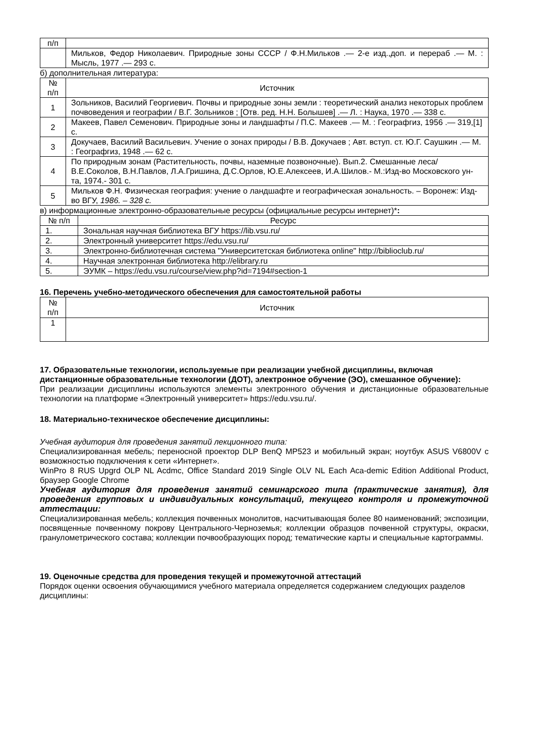| п/п | |
| | Мильков, Федор Николаевич. Природные зоны СССР / Ф.Н.Мильков .— 2-е изд.,доп. и перераб .— М. : Мысль, 1977 .— 293 с. |
б) дополнительная литература:
| № п/п | Источник |
| --- | --- |
| 1 | Зольников, Василий Георгиевич. Почвы и природные зоны земли : теоретический анализ некоторых проблем почвоведения и географии / В.Г. Зольников ; [Отв. ред. Н.Н. Болышев] .— Л. : Наука, 1970 .— 338 с. |
| 2 | Макеев, Павел Семенович. Природные зоны и ландшафты / П.С. Макеев .— М. : Географгиз, 1956 .— 319,[1] с. |
| 3 | Докучаев, Василий Васильевич. Учение о зонах природы / В.В. Докучаев ; Авт. вступ. ст. Ю.Г. Саушкин .— М. : Географгиз, 1948 .— 62 с. |
| 4 | По природным зонам (Растительность, почвы, наземные позвоночные). Вып.2. Смешанные леса/ В.Е.Соколов, В.Н.Павлов, Л.А.Гришина, Д.С.Орлов, Ю.Е.Алексеев, И.А.Шилов.- М.:Изд-во Московского ун-та, 1974.- 301 с. |
| 5 | Мильков Ф.Н. Физическая география: учение о ландшафте и географическая зональность. – Воронеж: Изд-во ВГУ, 1986. – 328 с. |
в) информационные электронно-образовательные ресурсы (официальные ресурсы интернет)*:
| № п/п | Ресурс |
| --- | --- |
| 1. | Зональная научная библиотека ВГУ https://lib.vsu.ru/ |
| 2. | Электронный университет https://edu.vsu.ru/ |
| 3. | Электронно-библиотечная система "Университетская библиотека online" http://biblioclub.ru/ |
| 4. | Научная электронная библиотека http://elibrary.ru |
| 5. | ЭУМК – https://edu.vsu.ru/course/view.php?id=7194#section-1 |
16. Перечень учебно-методического обеспечения для самостоятельной работы
| № п/п | Источник |
| --- | --- |
| 1 | |
17. Образовательные технологии, используемые при реализации учебной дисциплины, включая дистанционные образовательные технологии (ДОТ), электронное обучение (ЭО), смешанное обучение):
При реализации дисциплины используются элементы электронного обучения и дистанционные образовательные технологии на платформе «Электронный университет» https://edu.vsu.ru/.
18. Материально-техническое обеспечение дисциплины:
Учебная аудитория для проведения занятий лекционного типа:
Специализированная мебель; переносной проектор DLP BenQ MP523 и мобильный экран; ноутбук ASUS V6800V с возможностью подключения к сети «Интернет».
WinPro 8 RUS Upgrd OLP NL Acdmc, Office Standard 2019 Single OLV NL Each Aca-demic Edition Additional Product, браузер Google Chrome
Учебная аудитория для проведения занятий семинарского типа (практические занятия), для проведения групповых и индивидуальных консультаций, текущего контроля и промежуточной аттестации:
Специализированная мебель; коллекция почвенных монолитов, насчитывающая более 80 наименований; экспозиции, посвященные почвенному покрову Центрального-Черноземья; коллекции образцов почвенной структуры, окраски, гранулометрического состава; коллекции почвообразующих пород; тематические карты и специальные картограммы.
19. Оценочные средства для проведения текущей и промежуточной аттестаций
Порядок оценки освоения обучающимися учебного материала определяется содержанием следующих разделов дисциплины: